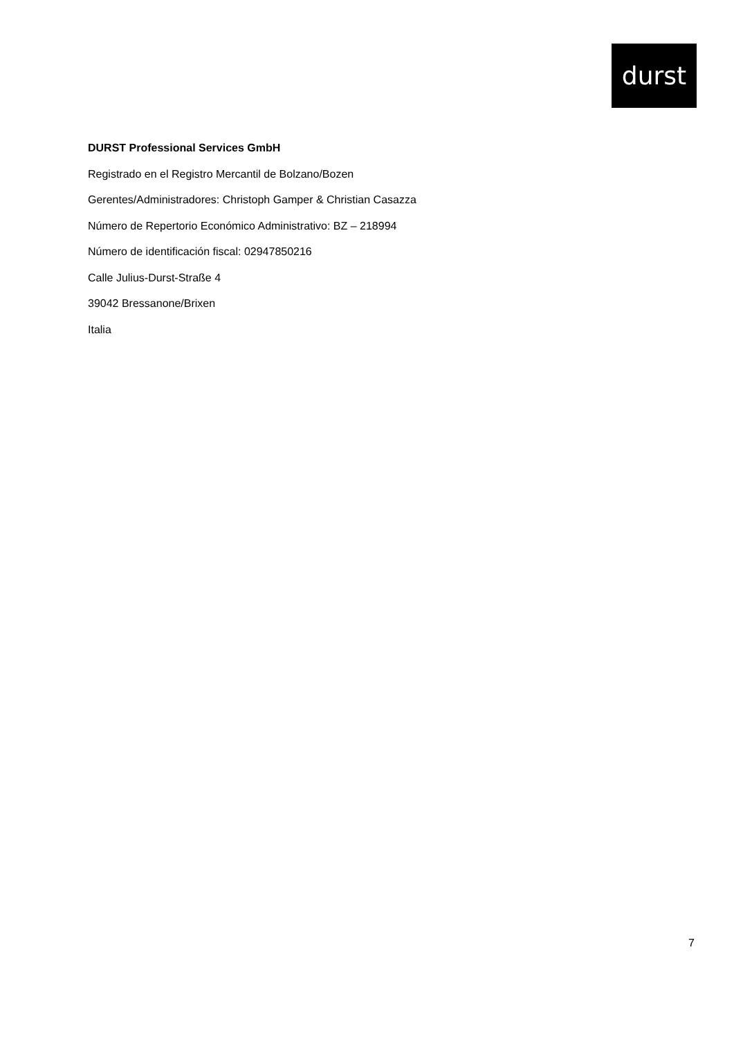durst
DURST Professional Services GmbH
Registrado en el Registro Mercantil de Bolzano/Bozen
Gerentes/Administradores: Christoph Gamper & Christian Casazza
Número de Repertorio Económico Administrativo: BZ – 218994
Número de identificación fiscal: 02947850216
Calle Julius-Durst-Straße 4
39042 Bressanone/Brixen
Italia
7